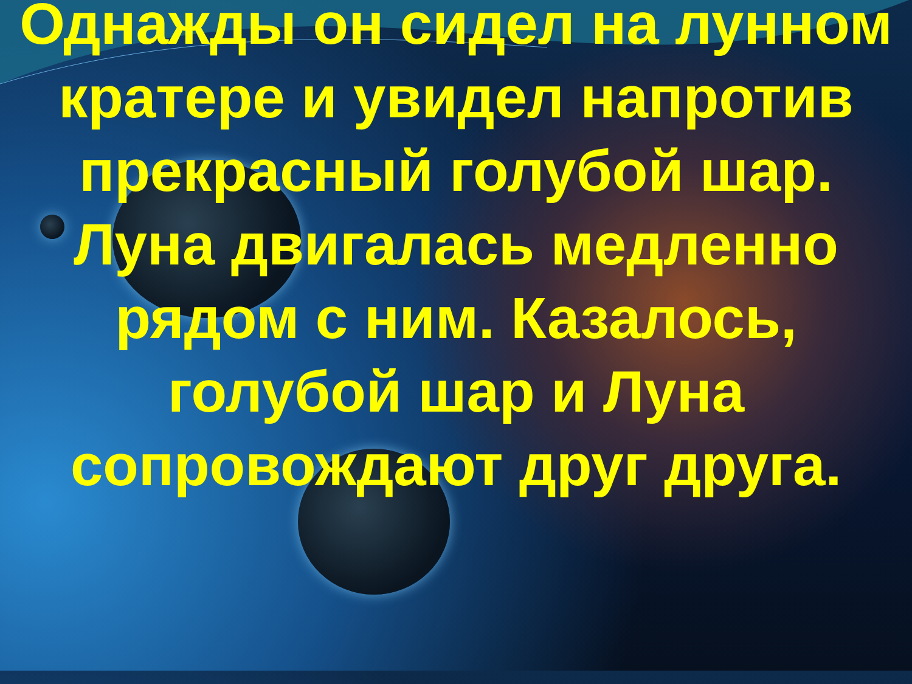Однажды он сидел на лунном кратере и увидел напротив прекрасный голубой шар.
Луна двигалась медленно рядом с ним. Казалось, голубой шар и Луна сопровождают друг друга.